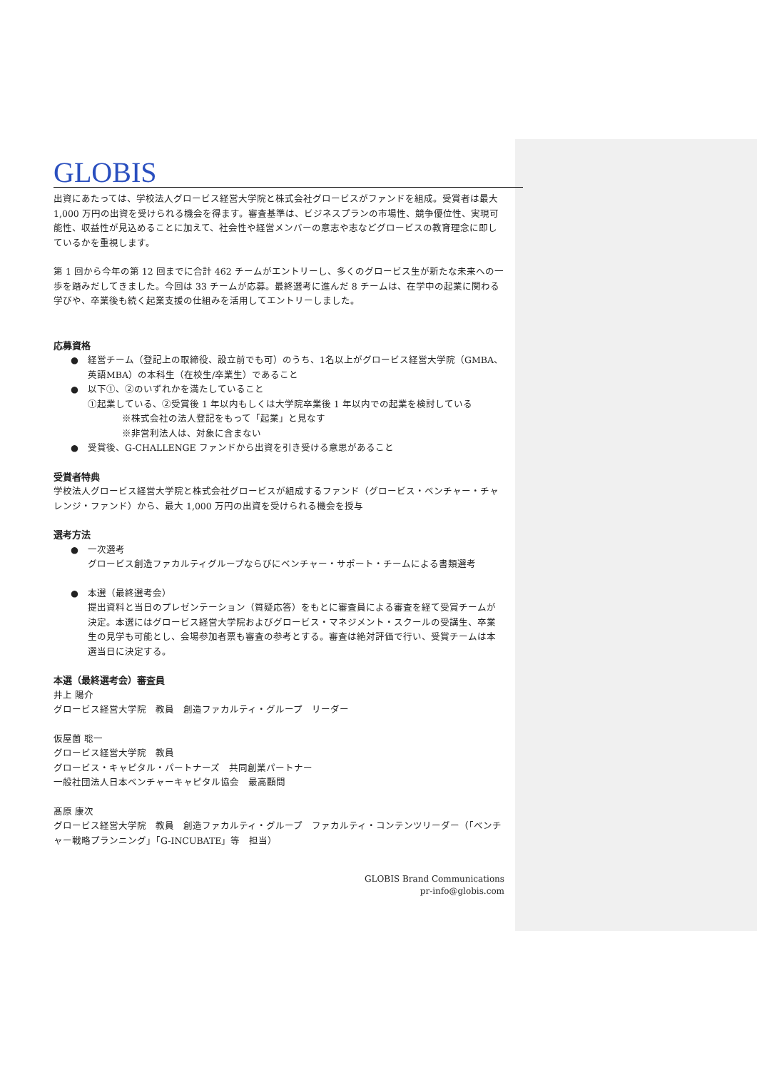GLOBIS
出資にあたっては、学校法人グロービス経営大学院と株式会社グロービスがファンドを組成。受賞者は最大1,000 万円の出資を受けられる機会を得ます。審査基準は、ビジネスプランの市場性、競争優位性、実現可能性、収益性が見込めることに加えて、社会性や経営メンバーの意志や志などグロービスの教育理念に即しているかを重視します。
第 1 回から今年の第 12 回までに合計 462 チームがエントリーし、多くのグロービス生が新たな未来への一歩を踏みだしてきました。今回は 33 チームが応募。最終選考に進んだ 8 チームは、在学中の起業に関わる学びや、卒業後も続く起業支援の仕組みを活用してエントリーしました。
応募資格
● 経営チーム（登記上の取締役、設立前でも可）のうち、1名以上がグロービス経営大学院（GMBA、英語MBA）の本科生（在校生/卒業生）であること
● 以下①、②のいずれかを満たしていること
①起業している、②受賞後 1 年以内もしくは大学院卒業後 1 年以内での起業を検討している
※株式会社の法人登記をもって「起業」と見なす
※非営利法人は、対象に含まない
● 受賞後、G-CHALLENGE ファンドから出資を引き受ける意思があること
受賞者特典
学校法人グロービス経営大学院と株式会社グロービスが組成するファンド（グロービス・ベンチャー・チャレンジ・ファンド）から、最大 1,000 万円の出資を受けられる機会を授与
選考方法
● 一次選考
グロービス創造ファカルティグループならびにベンチャー・サポート・チームによる書類選考
● 本選（最終選考会）
提出資料と当日のプレゼンテーション（質疑応答）をもとに審査員による審査を経て受賞チームが決定。本選にはグロービス経営大学院およびグロービス・マネジメント・スクールの受講生、卒業生の見学も可能とし、会場参加者票も審査の参考とする。審査は絶対評価で行い、受賞チームは本選当日に決定する。
本選（最終選考会）審査員
井上 陽介
グロービス経営大学院　教員　創造ファカルティ・グループ　リーダー
仮屋薗 聡一
グロービス経営大学院　教員
グロービス・キャピタル・パートナーズ　共同創業パートナー
一般社団法人日本ベンチャーキャピタル協会　最高顧問
髙原 康次
グロービス経営大学院　教員　創造ファカルティ・グループ　ファカルティ・コンテンツリーダー（「ベンチャー戦略プランニング」「G-INCUBATE」等　担当）
GLOBIS Brand Communications
pr-info@globis.com